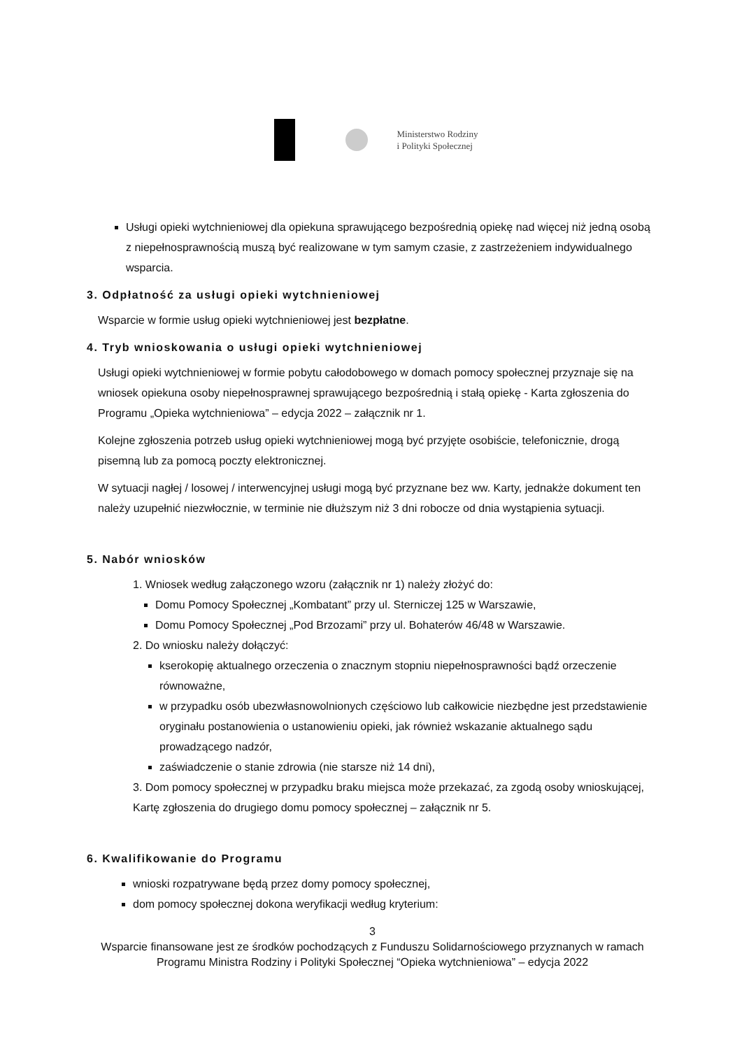Ministerstwo Rodziny
i Polityki Społecznej
Usługi opieki wytchnieniowej dla opiekuna sprawującego bezpośrednią opiekę nad więcej niż jedną osobą z niepełnosprawnością muszą być realizowane w tym samym czasie, z zastrzeżeniem indywidualnego wsparcia.
3. Odpłatność za usługi opieki wytchnieniowej
Wsparcie w formie usług opieki wytchnieniowej jest bezpłatne.
4. Tryb wnioskowania o usługi opieki wytchnieniowej
Usługi opieki wytchnieniowej w formie pobytu całodobowego w domach pomocy społecznej przyznaje się na wniosek opiekuna osoby niepełnosprawnej sprawującego bezpośrednią i stałą opiekę - Karta zgłoszenia do Programu „Opieka wytchnieniowa” – edycja 2022 – załącznik nr 1.
Kolejne zgłoszenia potrzeb usług opieki wytchnieniowej mogą być przyjęte osobiście, telefonicznie, drogą pisemną lub za pomocą poczty elektronicznej.
W sytuacji nagłej / losowej / interwencyjnej usługi mogą być przyznane bez ww. Karty, jednakże dokument ten należy uzupełnić niezwłocznie, w terminie nie dłuższym niż 3 dni robocze od dnia wystąpienia sytuacji.
5. Nabór wniosków
1. Wniosek według załączonego wzoru (załącznik nr 1) należy złożyć do:
Domu Pomocy Społecznej „Kombatant” przy ul. Sterniczej 125 w Warszawie,
Domu Pomocy Społecznej „Pod Brzozami” przy ul. Bohaterów 46/48 w Warszawie.
2. Do wniosku należy dołączyć:
kserokopię aktualnego orzeczenia o znacznym stopniu niepełnosprawności bądź orzeczenie równoważne,
w przypadku osób ubezwłasnowolnionych częściowo lub całkowicie niezbędne jest przedstawienie oryginału postanowienia o ustanowieniu opieki, jak również wskazanie aktualnego sądu prowadzącego nadzór,
zaświadczenie o stanie zdrowia (nie starsze niż 14 dni),
3. Dom pomocy społecznej w przypadku braku miejsca może przekazać, za zgodą osoby wnioskującej, Kartę zgłoszenia do drugiego domu pomocy społecznej – załącznik nr 5.
6. Kwalifikowanie do Programu
wnioski rozpatrywane będą przez domy pomocy społecznej,
dom pomocy społecznej dokona weryfikacji według kryterium:
3
Wsparcie finansowane jest ze środków pochodzących z Funduszu Solidarnościowego przyznanych w ramach Programu Ministra Rodziny i Polityki Społecznej “Opieka wytchnieniowa” – edycja 2022